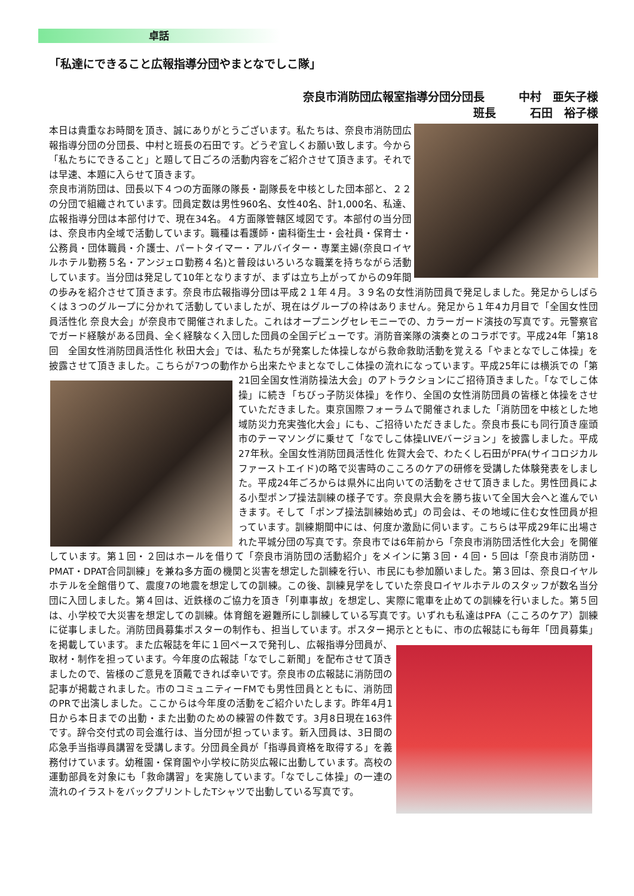卓話
「私達にできること広報指導分団やまとなでしこ隊」
奈良市消防団広報室指導分団分団長　　　中村　亜矢子様
班長　　　石田　裕子様　
本日は貴重なお時間を頂き、誠にありがとうございます。私たちは、奈良市消防団広報指導分団の分団長、中村と班長の石田です。どうぞ宜しくお願い致します。今から「私たちにできること」と題して日ごろの活動内容をご紹介させて頂きます。それでは早速、本題に入らせて頂きます。
奈良市消防団は、団長以下４つの方面隊の隊長・副隊長を中核とした団本部と、２２の分団で組織されています。団員定数は男性960名、女性40名、計1,000名、私達、広報指導分団は本部付けで、現在34名。４方面隊管轄区域図です。本部付の当分団は、奈良市内全域で活動しています。職種は看護師・歯科衛生士・会社員・保育士・公務員・団体職員・介護士、パートタイマー・アルバイター・専業主婦(奈良ロイヤルホテル勤務５名・アンジェロ勤務４名)と普段はいろいろな職業を持ちながら活動しています。当分団は発足して10年となりますが、まずは立ち上がってからの9年間の歩みを紹介させて頂きます。奈良市広報指導分団は平成２１年４月。３９名の女性消防団員で発足しました。発足からしばらくは３つのグループに分かれて活動していましたが、現在はグループの枠はありません。発足から１年4カ月目で「全国女性団員活性化 奈良大会」が奈良市で開催されました。これはオープニングセレモニーでの、カラーガード演技の写真です。元警察官でガード経験がある団員、全く経験なく入団した団員の全国デビューです。消防音楽隊の演奏とのコラボです。平成24年「第18回　全国女性消防団員活性化 秋田大会」では、私たちが発案した体操しながら救命救助活動を覚える「やまとなでしこ体操」を披露させて頂きました。こちらが7つの動作から出来たやまとなでしこ体操の流れになっています。平成25年には横浜 での「第21回全国女性消防操法大会」のアトラクションにご招待頂きました。「なでしこ体操」に続き「ちびっ子防災体操」を作り、全国の女性消防団員の皆様と体操をさせていただきました。東京国際フォーラムで開催されました「消防団を中核とした地域防災力充実強化大会」にも、ご招待いただきました。奈良市長にも同行頂き座頭市のテーマソングに乗せて「なでしこ体操LIVEバージョン」を披露しました。平成27年秋。全国女性消防団員活性化 佐賀大会で、わたくし石田がPFA(サイコロジカルファーストエイド)の略で災害時のこころのケアの研修を受講した体験発表をしました。平成24年ごろからは県外に出向いての活動をさせて頂きました。男性団員による小型ポンプ操法訓練の様子です。奈良県大会を勝ち抜いて全国大会へと進んでいきます。そして「ポンプ操法訓練始め式」の司会は、その地域に住む女性団員が担っています。訓練期間中には、何度か激励に伺います。こちらは平成29年に出場された平城分団の写真です。奈良市では6年前から「奈良市消防団活性化大会」を開催しています。第１回・２回はホールを借りて「奈良市消防団の活動紹介」をメインに第３回・４回・５回は「奈良市消防団・PMAT・DPAT合同訓練」を兼ね多方面の機関と災害を想定した訓練を行い、市民にも参加願いました。第３回は、奈良ロイヤルホテルを全館借りて、震度7の地震を想定しての訓練。この後、訓練見学をしていた奈良ロイヤルホテルのスタッフが数名当分団に入団しました。第４回は、近鉄様のご協力を頂き「列車事故」を想定し、実際に電車を止めての訓練を行いました。第５回は、小学校で大災害を想定しての訓練。体育館を避難所にし訓練している写真です。いずれも私達はPFA（こころのケア）訓練に従事しました。消防団員募集ポスターの制作も、担当しています。ポスター掲示とともに、市の広報誌にも毎年「団員募集」を掲載しています。また広報誌を年に１回ペースで発 刊し、広報指導分団員が、取材・制作を担っています。今年度の広報誌「なでしこ新聞」を配布させて頂きましたので、皆様のご意見を頂戴できれば幸いです。奈良市の広報誌に消防団の記事が掲載されました。市のコミュニティーFMでも男性団員とともに、消防団のPRで出演しました。ここからは今年度の活動をご紹介いたします。昨年4月1日から本日までの出動・また出動のための練習の件数です。3月8日現在163件です。辞令交付式の司会進行は、当分団が担っています。新入団員は、3日間の応急手当指導員講習を受講します。分団員全員が「指導員資格を取得する」を義務付けています。幼稚園・保育園や小学校に防災広報に出動しています。高校の運動部員を対象にも「救命講習」を実施しています。「なでしこ体操」の一連の流れのイラストをバックプリントしたTシャツで出動している写真です。